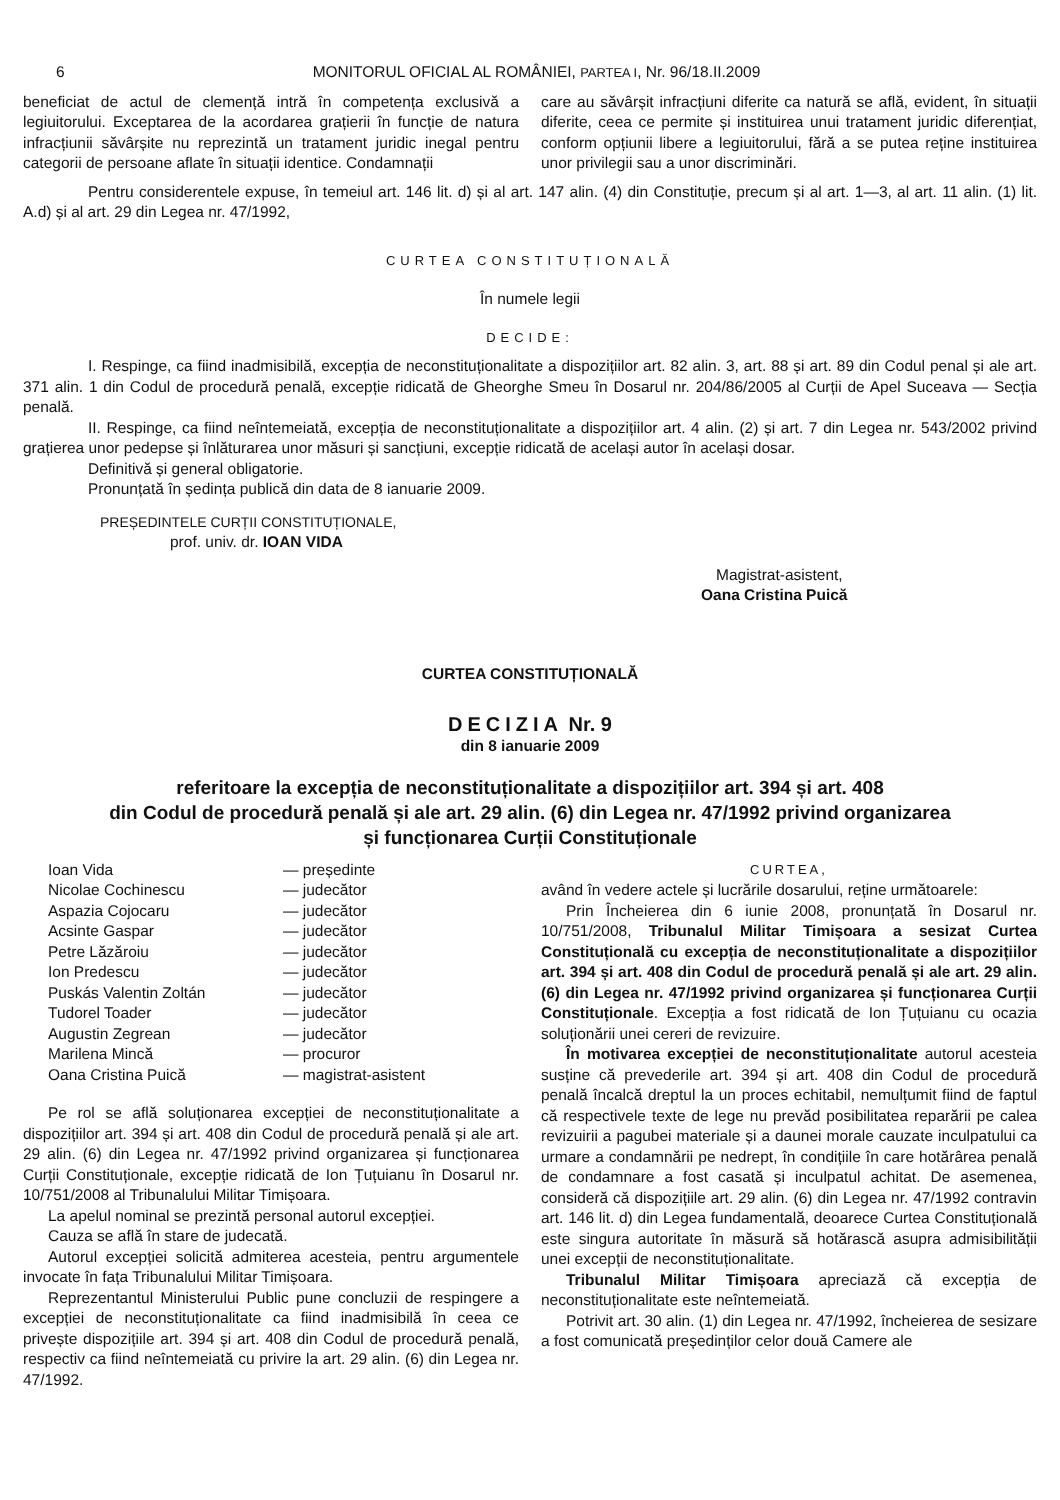6 MONITORUL OFICIAL AL ROMÂNIEI, PARTEA I, Nr. 96/18.II.2009
beneficiat de actul de clemență intră în competența exclusivă a legiuitorului. Exceptarea de la acordarea grațierii în funcție de natura infracțiunii săvârșite nu reprezintă un tratament juridic inegal pentru categorii de persoane aflate în situații identice. Condamnații
care au săvârșit infracțiuni diferite ca natură se află, evident, în situații diferite, ceea ce permite și instituirea unui tratament juridic diferențiat, conform opțiunii libere a legiuitorului, fără a se putea reține instituirea unor privilegii sau a unor discriminări.
Pentru considerentele expuse, în temeiul art. 146 lit. d) și al art. 147 alin. (4) din Constituție, precum și al art. 1—3, al art. 11 alin. (1) lit. A.d) și al art. 29 din Legea nr. 47/1992,
CURTEA CONSTITUȚIONALĂ
În numele legii
DECIDE:
I. Respinge, ca fiind inadmisibilă, excepția de neconstituționalitate a dispozițiilor art. 82 alin. 3, art. 88 și art. 89 din Codul penal și ale art. 371 alin. 1 din Codul de procedură penală, excepție ridicată de Gheorghe Smeu în Dosarul nr. 204/86/2005 al Curții de Apel Suceava — Secția penală.
II. Respinge, ca fiind neîntemeiată, excepția de neconstituționalitate a dispozițiilor art. 4 alin. (2) și art. 7 din Legea nr. 543/2002 privind grațierea unor pedepse și înlăturarea unor măsuri și sancțiuni, excepție ridicată de același autor în același dosar.
Definitivă și general obligatorie.
Pronunțată în ședința publică din data de 8 ianuarie 2009.
PREȘEDINTELE CURȚII CONSTITUȚIONALE,
prof. univ. dr. IOAN VIDA
Magistrat-asistent,
Oana Cristina Puică
CURTEA CONSTITUȚIONALĂ
DECIZIA Nr. 9
din 8 ianuarie 2009
referitoare la excepția de neconstituționalitate a dispozițiilor art. 394 și art. 408
din Codul de procedură penală și ale art. 29 alin. (6) din Legea nr. 47/1992 privind organizarea
și funcționarea Curții Constituționale
| Ioan Vida | — președinte |
| Nicolae Cochinescu | — judecător |
| Aspazia Cojocaru | — judecător |
| Acsinte Gaspar | — judecător |
| Petre Lăzăroiu | — judecător |
| Ion Predescu | — judecător |
| Puskás Valentin Zoltán | — judecător |
| Tudorel Toader | — judecător |
| Augustin Zegrean | — judecător |
| Marilena Mincă | — procuror |
| Oana Cristina Puică | — magistrat-asistent |
Pe rol se află soluționarea excepției de neconstituționalitate a dispozițiilor art. 394 și art. 408 din Codul de procedură penală și ale art. 29 alin. (6) din Legea nr. 47/1992 privind organizarea și funcționarea Curții Constituționale, excepție ridicată de Ion Țuțuianu în Dosarul nr. 10/751/2008 al Tribunalului Militar Timișoara.
La apelul nominal se prezintă personal autorul excepției.
Cauza se află în stare de judecată.
Autorul excepției solicită admiterea acesteia, pentru argumentele invocate în fața Tribunalului Militar Timișoara.
Reprezentantul Ministerului Public pune concluzii de respingere a excepției de neconstituționalitate ca fiind inadmisibilă în ceea ce privește dispozițiile art. 394 și art. 408 din Codul de procedură penală, respectiv ca fiind neîntemeiată cu privire la art. 29 alin. (6) din Legea nr. 47/1992.
CURTEA,
având în vedere actele și lucrările dosarului, reține următoarele:
Prin Încheierea din 6 iunie 2008, pronunțată în Dosarul nr. 10/751/2008, Tribunalul Militar Timișoara a sesizat Curtea Constituțională cu excepția de neconstituționalitate a dispozițiilor art. 394 și art. 408 din Codul de procedură penală și ale art. 29 alin. (6) din Legea nr. 47/1992 privind organizarea și funcționarea Curții Constituționale. Excepția a fost ridicată de Ion Țuțuianu cu ocazia soluționării unei cereri de revizuire.
În motivarea excepției de neconstituționalitate autorul acesteia susține că prevederile art. 394 și art. 408 din Codul de procedură penală încalcă dreptul la un proces echitabil, nemulțumit fiind de faptul că respectivele texte de lege nu prevăd posibilitatea reparării pe calea revizuirii a pagubei materiale și a daunei morale cauzate inculpatului ca urmare a condamnării pe nedrept, în condițiile în care hotărârea penală de condamnare a fost casată și inculpatul achitat. De asemenea, consideră că dispozițiile art. 29 alin. (6) din Legea nr. 47/1992 contravin art. 146 lit. d) din Legea fundamentală, deoarece Curtea Constituțională este singura autoritate în măsură să hotărască asupra admisibilității unei excepții de neconstituționalitate.
Tribunalul Militar Timișoara apreciază că excepția de neconstituționalitate este neîntemeiată.
Potrivit art. 30 alin. (1) din Legea nr. 47/1992, încheierea de sesizare a fost comunicată președinților celor două Camere ale